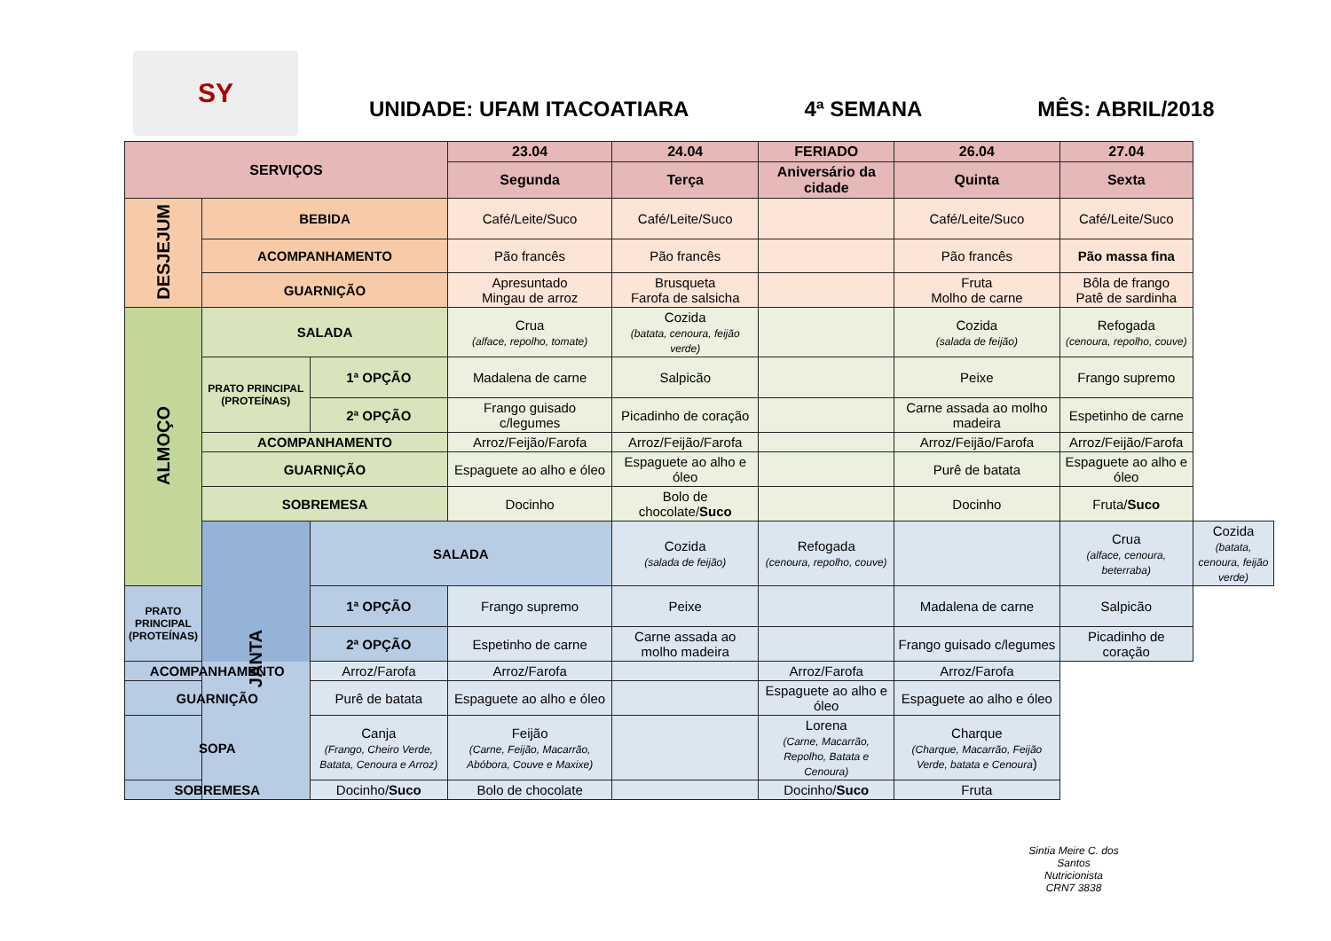SY
UNIDADE: UFAM ITACOATIARA 4ª SEMANA MÊS: ABRIL/2018
| SERVIÇOS | | | 23.04 | 24.04 | FERIADO | 26.04 | 27.04 | |
| --- | --- | --- | --- | --- | --- | --- | --- | --- |
| | | | Segunda | Terça | Aniversário da cidade | Quinta | Sexta | |
| DESJEJUM | BEBIDA | | Café/Leite/Suco | Café/Leite/Suco | | Café/Leite/Suco | Café/Leite/Suco | |
| | ACOMPANHAMENTO | | Pão francês | Pão francês | | Pão francês | Pão massa fina | |
| | GUARNIÇÃO | | Apresuntado Mingau de arroz | Brusqueta Farofa de salsicha | | Fruta Molho de carne | Bôla de frango Patê de sardinha | |
| ALMOÇO | SALADA | | Crua (alface, repolho, tomate) | Cozida (batata, cenoura, feijão verde) | | Cozida (salada de feijão) | Refogada (cenoura, repolho, couve) | |
| | PRATO PRINCIPAL (PROTEÍNAS) | 1ª OPÇÃO | Madalena de carne | Salpicão | | Peixe | Frango supremo | |
| | | 2ª OPÇÃO | Frango guisado c/legumes | Picadinho de coração | | Carne assada ao molho madeira | Espetinho de carne | |
| | ACOMPANHAMENTO | | Arroz/Feijão/Farofa | Arroz/Feijão/Farofa | | Arroz/Feijão/Farofa | Arroz/Feijão/Farofa | |
| | GUARNIÇÃO | | Espaguete ao alho e óleo | Espaguete ao alho e óleo | | Purê de batata | Espaguete ao alho e óleo | |
| | SOBREMESA | | Docinho | Bolo de chocolate/ Suco | | Docinho | Fruta/ Suco | |
| | JANTA | SALADA | | Cozida (salada de feijão) | Refogada (cenoura, repolho, couve) | | Crua (alface, cenoura, beterraba) | Cozida (batata, cenoura, feijão verde) |
| PRATO PRINCIPAL (PROTEÍNAS) | | 1ª OPÇÃO | Frango supremo | Peixe | | Madalena de carne | Salpicão | |
| | | 2ª OPÇÃO | Espetinho de carne | Carne assada ao molho madeira | | Frango guisado c/legumes | Picadinho de coração | |
| ACOMPANHAMENTO | | Arroz/Farofa | Arroz/Farofa | | Arroz/Farofa | Arroz/Farofa | | |
| GUARNIÇÃO | | Purê de batata | Espaguete ao alho e óleo | | Espaguete ao alho e óleo | Espaguete ao alho e óleo | | |
| SOPA | | Canja (Frango, Cheiro Verde, Batata, Cenoura e Arroz) | Feijão (Carne, Feijão, Macarrão, Abóbora, Couve e Maxixe) | | Lorena (Carne, Macarrão, Repolho, Batata e Cenoura) | Charque (Charque, Macarrão, Feijão Verde, batata e Cenoura ) | | |
| SOBREMESA | | Docinho/ Suco | Bolo de chocolate | | Docinho/ Suco | Fruta | | |
Sintia Meire C. dos Santos
Nutricionista
CRN7 3838